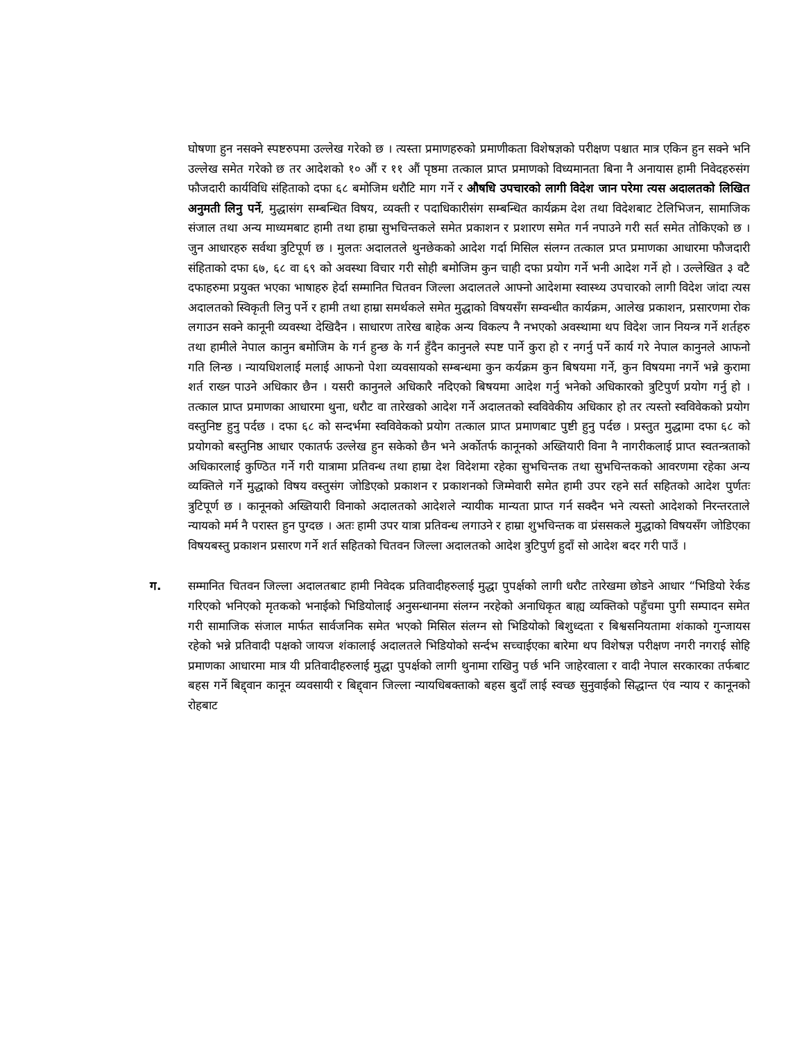घोषणा हुन नसक्ने स्पष्टरुपमा उल्लेख गरेको छ । त्यस्ता प्रमाणहरुको प्रमाणीकता विशेषज्ञको परीक्षण पश्चात मात्र एकिन हुन सक्ने भनि उल्लेख समेत गरेको छ तर आदेशको १० औं र ११ औं पृष्ठमा तत्काल प्राप्त प्रमाणको विध्यमानता बिना नै अनायास हामी निवेदहरुसंग फौजदारी कार्यविधि संहिताको दफा ६८ बमोजिम धरौटि माग गर्ने र औषधि उपचारको लागी विदेश जान परेमा त्यस अदालतको लिखित अनुमती लिनु पर्ने, मुद्धासंग सम्बन्धित विषय, व्यक्ती र पदाधिकारीसंग सम्बन्धित कार्यक्रम देश तथा विदेशबाट टेलिभिजन, सामाजिक संजाल तथा अन्य माध्यमबाट हामी तथा हाम्रा सुभचिन्तकले समेत प्रकाशन र प्रशारण समेत गर्न नपाउने गरी सर्त समेत तोकिएको छ । जुन आधारहरु सर्वथा त्रुटिपूर्ण छ । मुलतः अदालतले थुनछेकको आदेश गर्दा मिसिल संलग्न तत्काल प्रप्त प्रमाणका आधारमा फौजदारी संहिताको दफा ६७, ६८ वा ६९ को अवस्था विचार गरी सोही बमोजिम कुन चाही दफा प्रयोग गर्ने भनी आदेश गर्ने हो । उल्लेखित ३ वटै दफाहरुमा प्रयुक्त भएका भाषाहरु हेर्दा सम्मानित चितवन जिल्ला अदालतले आफ्नो आदेशमा स्वास्थ्य उपचारको लागी विदेश जांदा त्यस अदालतको स्विकृती लिनु पर्ने र हामी तथा हाम्रा समर्थकले समेत मुद्धाको विषयसँग सम्वन्धीत कार्यक्रम, आलेख प्रकाशन, प्रसारणमा रोक लगाउन सक्ने कानूनी व्यवस्था देखिदैन । साधारण तारेख बाहेक अन्य विकल्प नै नभएको अवस्थामा थप विदेश जान नियन्त्र गर्ने शर्तहरु तथा हामीले नेपाल कानुन बमोजिम के गर्न हुन्छ के गर्न हुँदैन कानुनले स्पष्ट पार्ने कुरा हो र नगर्नु पर्ने कार्य गरे नेपाल कानुनले आफनो गति लिन्छ । न्यायधिशलाई मलाई आफनो पेशा व्यवसायको सम्बन्धमा कुन कर्यक्रम कुन बिषयमा गर्ने, कुन विषयमा नगर्ने भन्ने कुरामा शर्त राख्न पाउने अधिकार छैन । यसरी कानुनले अधिकारै नदिएको बिषयमा आदेश गर्नु भनेको अधिकारको त्रुटिपुर्ण प्रयोग गर्नु हो । तत्काल प्राप्त प्रमाणका आधारमा थुना, धरौट वा तारेखको आदेश गर्ने अदालतको स्वविवेकीय अधिकार हो तर त्यस्तो स्वविवेकको प्रयोग वस्तुनिष्ट हुनु पर्दछ । दफा ६८ को सन्दर्भमा स्वविवेकको प्रयोग तत्काल प्राप्त प्रमाणबाट पुष्टी हुनु पर्दछ । प्रस्तुत मुद्धामा दफा ६८ को प्रयोगको बस्तुनिष्ठ आधार एकातर्फ उल्लेख हुन सकेको छैन भने अर्कोतर्फ कानूनको अख्तियारी विना नै नागरीकलाई प्राप्त स्वतन्त्रताको अधिकारलाई कुण्ठित गर्ने गरी यात्रामा प्रतिवन्ध तथा हाम्रा देश विदेशमा रहेका सुभचिन्तक तथा सुभचिन्तकको आवरणमा रहेका अन्य व्यक्तिले गर्ने मुद्धाको विषय वस्तुसंग जोडिएको प्रकाशन र प्रकाशनको जिम्मेवारी समेत हामी उपर रहने सर्त सहितको आदेश पुर्णतः त्रुटिपूर्ण छ । कानूनको अख्तियारी विनाको अदालतको आदेशले न्यायीक मान्यता प्राप्त गर्न सक्दैन भने त्यस्तो आदेशको निरन्तरताले न्यायको मर्म नै परास्त हुन पुग्दछ । अतः हामी उपर यात्रा प्रतिवन्ध लगाउने र हाम्रा शुभचिन्तक वा प्रंससकले मुद्धाको विषयसँग जोडिएका विषयबस्तु प्रकाशन प्रसारण गर्ने शर्त सहितको चितवन जिल्ला अदालतको आदेश त्रुटिपुर्ण हुदाँ सो आदेश बदर गरी पाउँ ।
ग. सम्मानित चितवन जिल्ला अदालतबाट हामी निवेदक प्रतिवादीहरुलाई मुद्धा पुपर्क्षको लागी धरौट तारेखमा छोडने आधार “भिडियो रेर्कड गरिएको भनिएको मृतकको भनाईको भिडियोलाई अनुसन्धानमा संलग्न नरहेको अनाधिकृत बाह्य व्यक्तिको पहुँचमा पुगी सम्पादन समेत गरी सामाजिक संजाल मार्फत सार्वजनिक समेत भएको मिसिल संलग्न सो भिडियोको बिशुध्दता र बिश्वसनियतामा शंकाको गुन्जायस रहेको भन्ने प्रतिवादी पक्षको जायज शंकालाई अदालतले भिडियोको सर्न्दभ सच्चाईएका बारेमा थप विशेषज्ञ परीक्षण नगरी नगराई सोहि प्रमाणका आधारमा मात्र यी प्रतिवादीहरुलाई मुद्धा पुपर्क्षको लागी थुनामा राखिनु पर्छ भनि जाहेरवाला र वादी नेपाल सरकारका तर्फबाट बहस गर्ने बिद्द्वान कानून व्यवसायी र बिद्द्वान जिल्ला न्यायधिबक्ताको बहस बुदाँ लाई स्वच्छ सुनुवाईको सिद्धान्त एंव न्याय र कानूनको रोहबाट